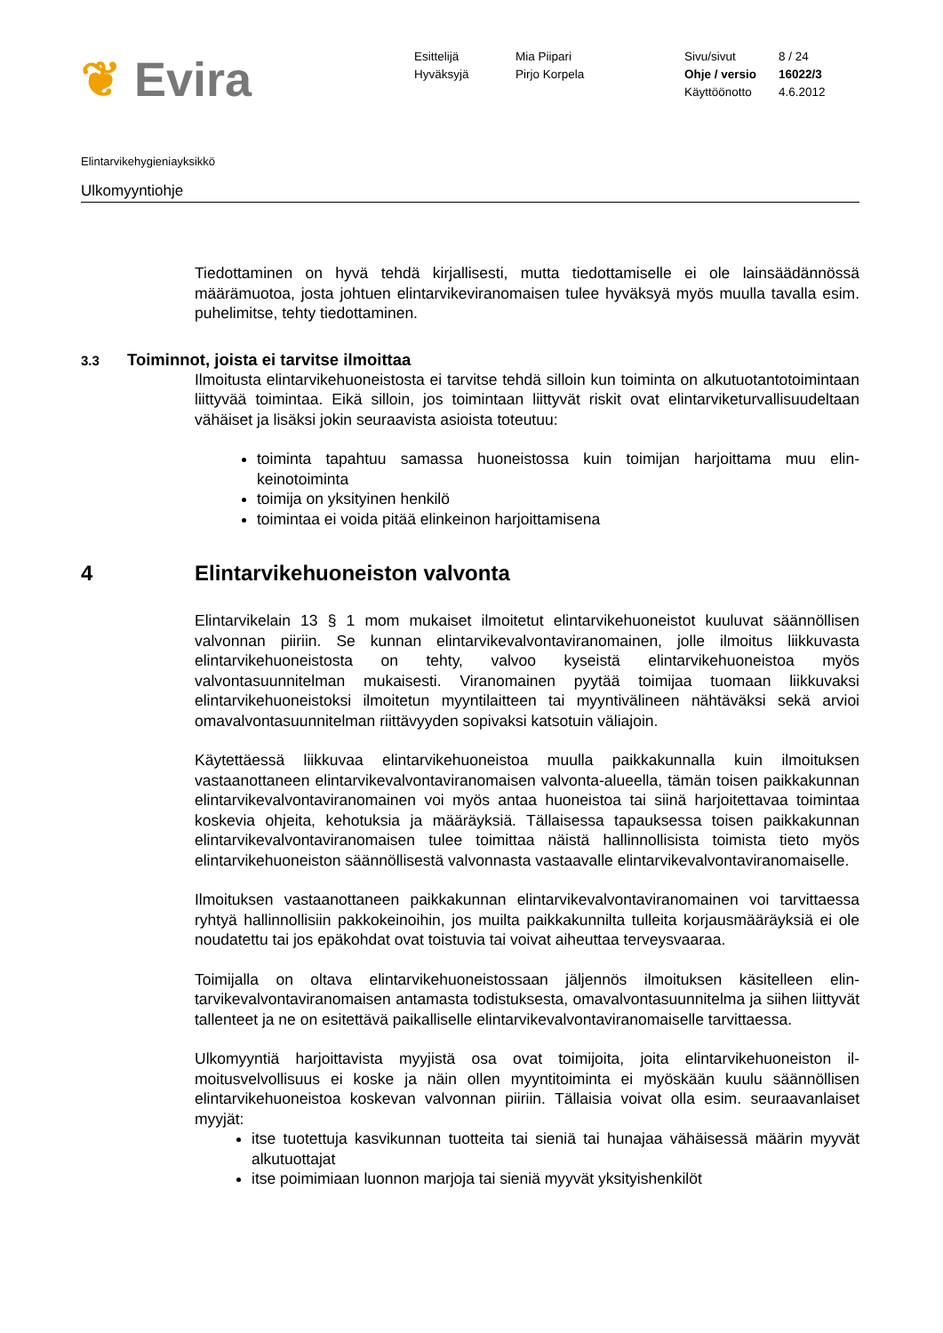❦ Evira
Esittelijä
Hyväksyjä
Mia Piipari
Pirjo Korpela
Sivu/sivut
Ohje / versio
Käyttöönotto
8 / 24
16022/3
4.6.2012
Elintarvikehygieniayksikkö
Ulkomyyntiohje
Tiedottaminen on hyvä tehdä kirjallisesti, mutta tiedottamiselle ei ole lainsäädännös­sä määrämuotoa, josta johtuen elintarvikeviranomaisen tulee hyväksyä myös muulla tavalla esim. puhelimitse, tehty tiedottaminen.
3.3 Toiminnot, joista ei tarvitse ilmoittaa
Ilmoitusta elintarvikehuoneistosta ei tarvitse tehdä silloin kun toiminta on alkutuotan­totoimintaan liittyvää toimintaa. Eikä silloin, jos toimintaan liittyvät riskit ovat elintarvi­keturvallisuudeltaan vähäiset ja lisäksi jokin seuraavista asioista toteutuu:
toiminta tapahtuu samassa huoneistossa kuin toimijan harjoittama muu elin­keinotoiminta
toimija on yksityinen henkilö
toimintaa ei voida pitää elinkeinon harjoittamisena
4 Elintarvikehuoneiston valvonta
Elintarvikelain 13 § 1 mom mukaiset ilmoitetut elintarvikehuoneistot kuuluvat säännöl­lisen valvonnan piiriin. Se kunnan elintarvikevalvontaviranomainen, jolle ilmoitus liik­kuvasta elintarvikehuoneistosta on tehty, valvoo kyseistä elintarvikehuoneistoa myös valvontasuunnitelman mukaisesti. Viranomainen pyytää toimijaa tuomaan liikkuvaksi elintarvikehuoneistoksi ilmoitetun myyntilaitteen tai myyntivälineen nähtäväksi sekä arvioi omavalvontasuunnitelman riittävyyden sopivaksi katsotuin väliajoin.
Käytettäessä liikkuvaa elintarvikehuoneistoa muulla paikkakunnalla kuin ilmoituksen vastaanottaneen elintarvikevalvontaviranomaisen valvonta-alueella, tämän toisen paikkakunnan elintarvikevalvontaviranomainen voi myös antaa huoneistoa tai siinä harjoitettavaa toimintaa koskevia ohjeita, kehotuksia ja määräyksiä. Tällaisessa ta­pauksessa toisen paikkakunnan elintarvikevalvontaviranomaisen tulee toimittaa näis­tä hallinnollisista toimista tieto myös elintarvikehuoneiston säännöllisestä valvonnasta vastaavalle elintarvikevalvontaviranomaiselle.
Ilmoituksen vastaanottaneen paikkakunnan elintarvikevalvontaviranomainen voi tar­vittaessa ryhtyä hallinnollisiin pakkokeinoihin, jos muilta paikkakunnilta tulleita kor­jausmääräyksiä ei ole noudatettu tai jos epäkohdat ovat toistuvia tai voivat aiheuttaa terveysvaaraa.
Toimijalla on oltava elintarvikehuoneistossaan jäljennös ilmoituksen käsitelleen elin­tarvikevalvontaviranomaisen antamasta todistuksesta, omavalvontasuunnitelma ja siihen liittyvät tallenteet ja ne on esitettävä paikalliselle elintarvikevalvontaviranomai­selle tarvittaessa.
Ulkomyyntiä harjoittavista myyjistä osa ovat toimijoita, joita elintarvikehuoneiston il­moitusvelvollisuus ei koske ja näin ollen myyntitoiminta ei myöskään kuulu säännölli­sen elintarvikehuoneistoa koskevan valvonnan piiriin. Tällaisia voivat olla esim. seu­raavanlaiset myyjät:
itse tuotettuja kasvikunnan tuotteita tai sieniä tai hunajaa vähäisessä määrin myyvät alkutuottajat
itse poimimiaan luonnon marjoja tai sieniä myyvät yksityishenkilöt